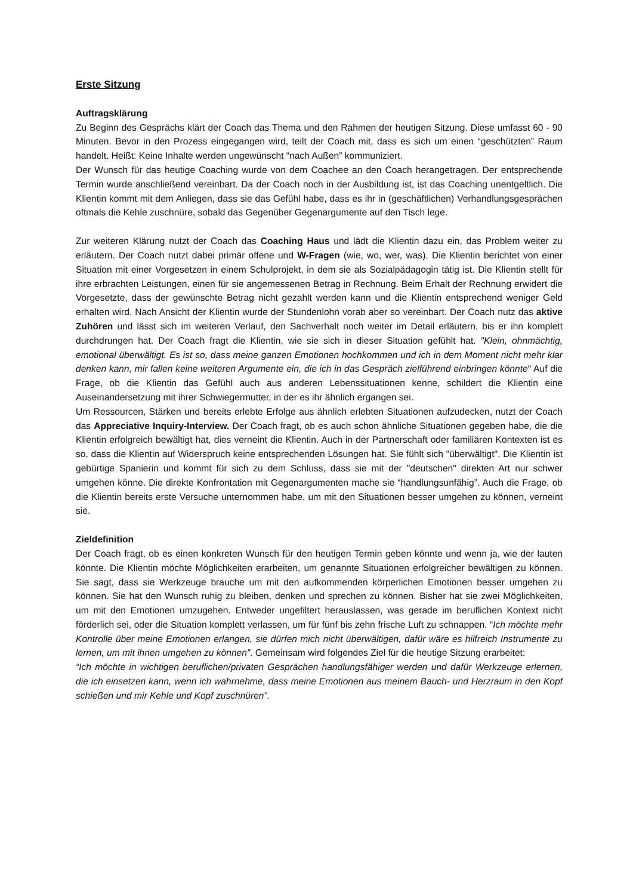Erste Sitzung
Auftragsklärung
Zu Beginn des Gesprächs klärt der Coach das Thema und den Rahmen der heutigen Sitzung. Diese umfasst 60 - 90 Minuten. Bevor in den Prozess eingegangen wird, teilt der Coach mit, dass es sich um einen “geschützten” Raum handelt. Heißt: Keine Inhalte werden ungewünscht “nach Außen” kommuniziert.
Der Wunsch für das heutige Coaching wurde von dem Coachee an den Coach herangetragen. Der entsprechende Termin wurde anschließend vereinbart. Da der Coach noch in der Ausbildung ist, ist das Coaching unentgeltlich. Die Klientin kommt mit dem Anliegen, dass sie das Gefühl habe, dass es ihr in (geschäftlichen) Verhandlungsgesprächen oftmals die Kehle zuschnüre, sobald das Gegenüber Gegenargumente auf den Tisch lege.
Zur weiteren Klärung nutzt der Coach das Coaching Haus und lädt die Klientin dazu ein, das Problem weiter zu erläutern. Der Coach nutzt dabei primär offene und W-Fragen (wie, wo, wer, was). Die Klientin berichtet von einer Situation mit einer Vorgesetzen in einem Schulprojekt, in dem sie als Sozialpädagogin tätig ist. Die Klientin stellt für ihre erbrachten Leistungen, einen für sie angemessenen Betrag in Rechnung. Beim Erhalt der Rechnung erwidert die Vorgesetzte, dass der gewünschte Betrag nicht gezahlt werden kann und die Klientin entsprechend weniger Geld erhalten wird. Nach Ansicht der Klientin wurde der Stundenlohn vorab aber so vereinbart. Der Coach nutz das aktive Zuhören und lässt sich im weiteren Verlauf, den Sachverhalt noch weiter im Detail erläutern, bis er ihn komplett durchdrungen hat. Der Coach fragt die Klientin, wie sie sich in dieser Situation gefühlt hat. "Klein, ohnmächtig, emotional überwältigt. Es ist so, dass meine ganzen Emotionen hochkommen und ich in dem Moment nicht mehr klar denken kann, mir fallen keine weiteren Argumente ein, die ich in das Gespräch zielführend einbringen könnte" Auf die Frage, ob die Klientin das Gefühl auch aus anderen Lebenssituationen kenne, schildert die Klientin eine Auseinandersetzung mit ihrer Schwiegermutter, in der es ihr ähnlich ergangen sei.
Um Ressourcen, Stärken und bereits erlebte Erfolge aus ähnlich erlebten Situationen aufzudecken, nutzt der Coach das Appreciative Inquiry-Interview. Der Coach fragt, ob es auch schon ähnliche Situationen gegeben habe, die die Klientin erfolgreich bewältigt hat, dies verneint die Klientin. Auch in der Partnerschaft oder familiären Kontexten ist es so, dass die Klientin auf Widerspruch keine entsprechenden Lösungen hat. Sie fühlt sich "überwältigt". Die Klientin ist gebürtige Spanierin und kommt für sich zu dem Schluss, dass sie mit der "deutschen" direkten Art nur schwer umgehen könne. Die direkte Konfrontation mit Gegenargumenten mache sie “handlungsunfähig”. Auch die Frage, ob die Klientin bereits erste Versuche unternommen habe, um mit den Situationen besser umgehen zu können, verneint sie.
Zieldefinition
Der Coach fragt, ob es einen konkreten Wunsch für den heutigen Termin geben könnte und wenn ja, wie der lauten könnte. Die Klientin möchte Möglichkeiten erarbeiten, um genannte Situationen erfolgreicher bewältigen zu können. Sie sagt, dass sie Werkzeuge brauche um mit den aufkommenden körperlichen Emotionen besser umgehen zu können. Sie hat den Wunsch ruhig zu bleiben, denken und sprechen zu können. Bisher hat sie zwei Möglichkeiten, um mit den Emotionen umzugehen. Entweder ungefiltert herauslassen, was gerade im beruflichen Kontext nicht förderlich sei, oder die Situation komplett verlassen, um für fünf bis zehn frische Luft zu schnappen. “Ich möchte mehr Kontrolle über meine Emotionen erlangen, sie dürfen mich nicht überwältigen, dafür wäre es hilfreich Instrumente zu lernen, um mit ihnen umgehen zu können”. Gemeinsam wird folgendes Ziel für die heutige Sitzung erarbeitet:
“Ich möchte in wichtigen beruflichen/privaten Gesprächen handlungsfähiger werden und dafür Werkzeuge erlernen, die ich einsetzen kann, wenn ich wahrnehme, dass meine Emotionen aus meinem Bauch- und Herzraum in den Kopf schießen und mir Kehle und Kopf zuschnüren”.